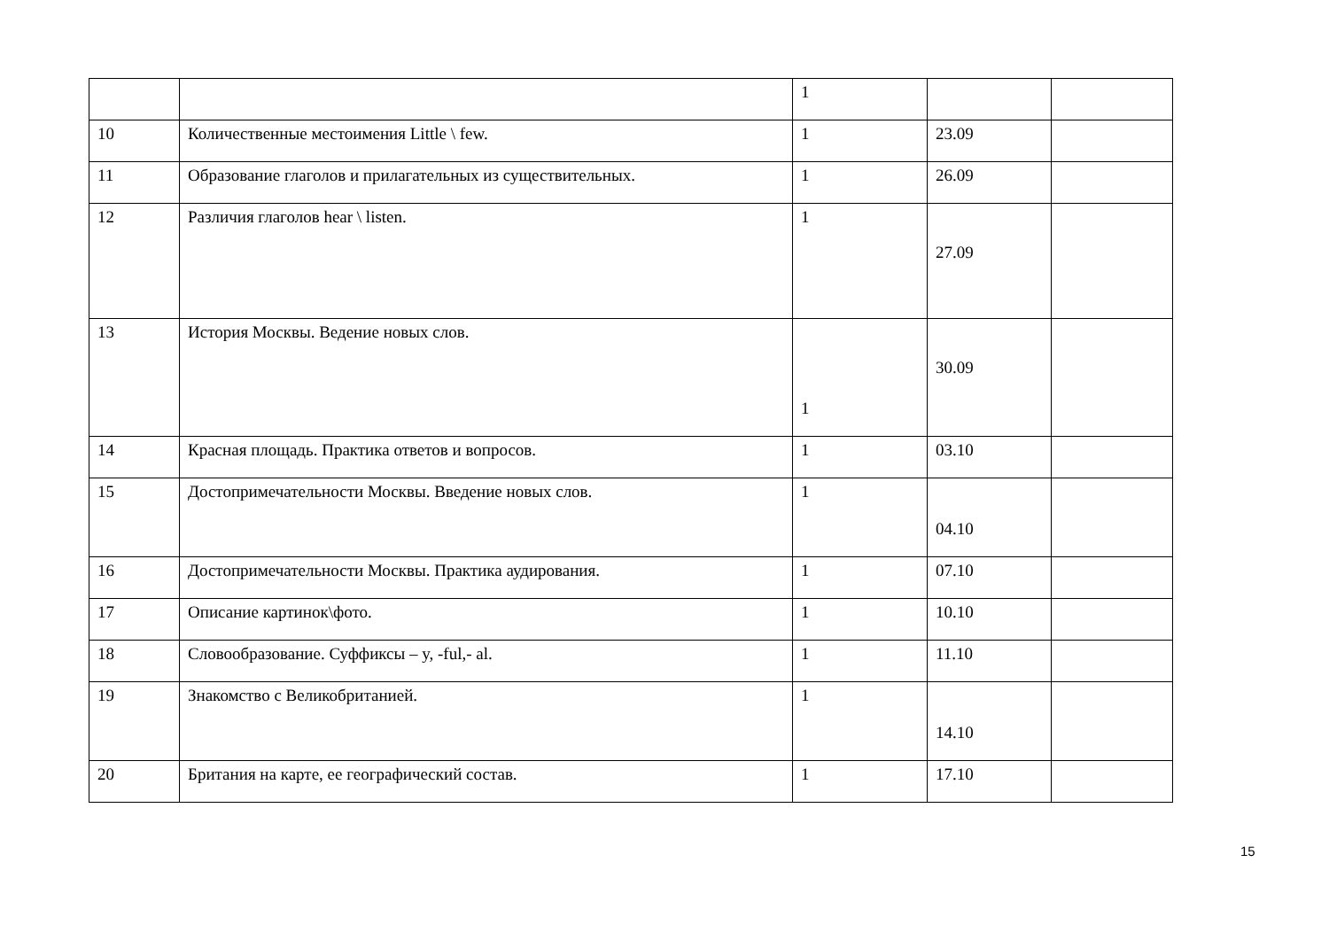| | | 1 | | |
| 10 | Количественные местоимения Little \ few. | 1 | 23.09 | |
| 11 | Образование глаголов и прилагательных из существительных. | 1 | 26.09 | |
| 12 | Различия глаголов hear \ listen. | 1 | 27.09 | |
| 13 | История Москвы. Ведение новых слов. | 1 | 30.09 | |
| 14 | Красная площадь. Практика ответов и вопросов. | 1 | 03.10 | |
| 15 | Достопримечательности Москвы. Введение новых слов. | 1 | 04.10 | |
| 16 | Достопримечательности Москвы. Практика аудирования. | 1 | 07.10 | |
| 17 | Описание картинок\фото. | 1 | 10.10 | |
| 18 | Словообразование. Суффиксы – y, -ful,- al. | 1 | 11.10 | |
| 19 | Знакомство с Великобританией. | 1 | 14.10 | |
| 20 | Британия на карте, ее географический состав. | 1 | 17.10 | |
15